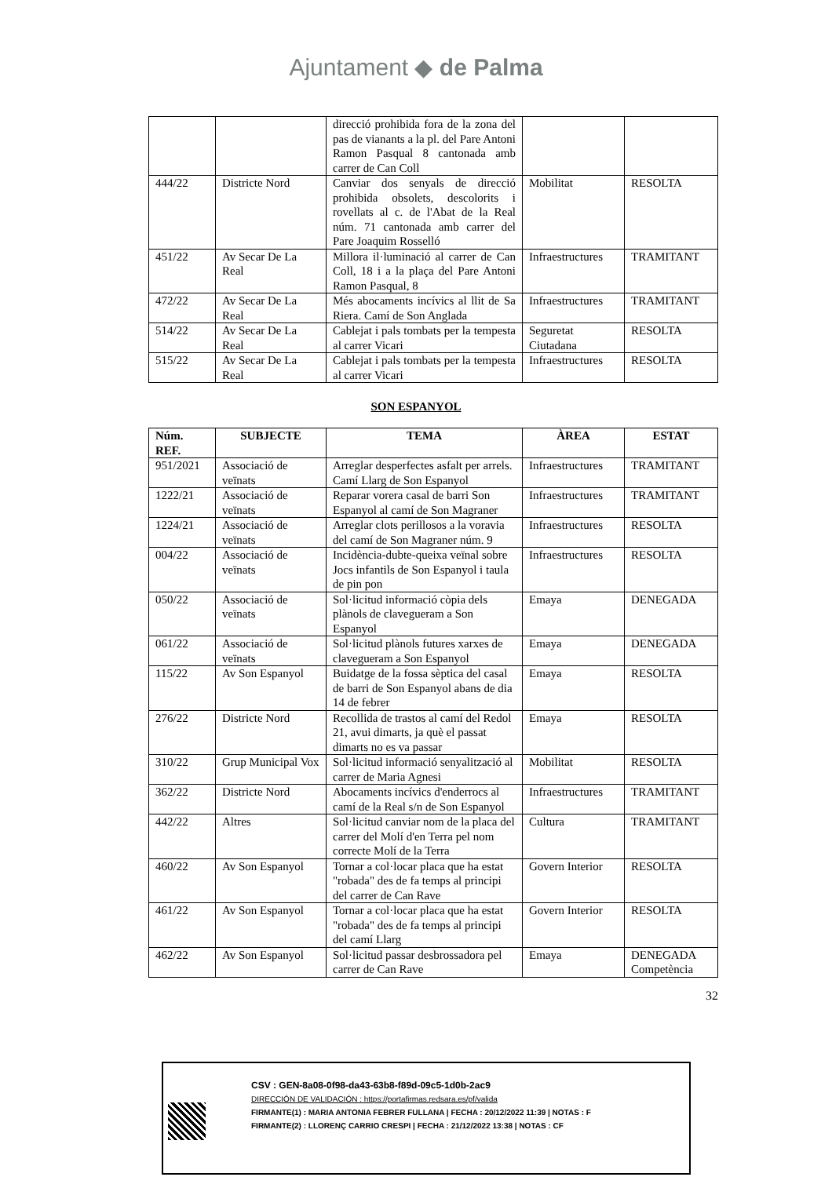Ajuntament ◆ de Palma
| | | direcció prohibida fora de la zona del pas de vianants a la pl. del Pare Antoni Ramon Pasqual 8 cantonada amb carrer de Can Coll | | |
| 444/22 | Districte Nord | Canviar dos senyals de direcció prohibida obsolets, descolorits i rovellats al c. de l'Abat de la Real núm. 71 cantonada amb carrer del Pare Joaquim Rosselló | Mobilitat | RESOLTA |
| 451/22 | Av Secar De La Real | Millora il·luminació al carrer de Can Coll, 18 i a la plaça del Pare Antoni Ramon Pasqual, 8 | Infraestructures | TRAMITANT |
| 472/22 | Av Secar De La Real | Més abocaments incívics al llit de Sa Riera. Camí de Son Anglada | Infraestructures | TRAMITANT |
| 514/22 | Av Secar De La Real | Cablejat i pals tombats per la tempesta al carrer Vicari | Seguretat Ciutadana | RESOLTA |
| 515/22 | Av Secar De La Real | Cablejat i pals tombats per la tempesta al carrer Vicari | Infraestructures | RESOLTA |
SON ESPANYOL
| Núm. REF. | SUBJECTE | TEMA | ÀREA | ESTAT |
| --- | --- | --- | --- | --- |
| 951/2021 | Associació de veïnats | Arreglar desperfectes asfalt per arrels. Camí Llarg de Son Espanyol | Infraestructures | TRAMITANT |
| 1222/21 | Associació de veïnats | Reparar vorera casal de barri Son Espanyol al camí de Son Magraner | Infraestructures | TRAMITANT |
| 1224/21 | Associació de veïnats | Arreglar clots perillosos a la voravia del camí de Son Magraner núm. 9 | Infraestructures | RESOLTA |
| 004/22 | Associació de veïnats | Incidència-dubte-queixa veïnal sobre Jocs infantils de Son Espanyol i taula de pin pon | Infraestructures | RESOLTA |
| 050/22 | Associació de veïnats | Sol·licitud informació còpia dels plànols de clavegueram a Son Espanyol | Emaya | DENEGADA |
| 061/22 | Associació de veïnats | Sol·licitud plànols futures xarxes de clavegueram a Son Espanyol | Emaya | DENEGADA |
| 115/22 | Av Son Espanyol | Buidatge de la fossa sèptica del casal de barri de Son Espanyol abans de dia 14 de febrer | Emaya | RESOLTA |
| 276/22 | Districte Nord | Recollida de trastos al camí del Redol 21, avui dimarts, ja què el passat dimarts no es va passar | Emaya | RESOLTA |
| 310/22 | Grup Municipal Vox | Sol·licitud informació senyalització al carrer de Maria Agnesi | Mobilitat | RESOLTA |
| 362/22 | Districte Nord | Abocaments incívics d'enderrocs al camí de la Real s/n de Son Espanyol | Infraestructures | TRAMITANT |
| 442/22 | Altres | Sol·licitud canviar nom de la placa del carrer del Molí d'en Terra pel nom correcte Molí de la Terra | Cultura | TRAMITANT |
| 460/22 | Av Son Espanyol | Tornar a col·locar placa que ha estat "robada" des de fa temps al principi del carrer de Can Rave | Govern Interior | RESOLTA |
| 461/22 | Av Son Espanyol | Tornar a col·locar placa que ha estat "robada" des de fa temps al principi del camí Llarg | Govern Interior | RESOLTA |
| 462/22 | Av Son Espanyol | Sol·licitud passar desbrossadora pel carrer de Can Rave | Emaya | DENEGADA Competència |
32
CSV : GEN-8a08-0f98-da43-63b8-f89d-09c5-1d0b-2ac9
DIRECCIÓN DE VALIDACIÓN : https://portafirmas.redsara.es/pf/valida
FIRMANTE(1) : MARIA ANTONIA FEBRER FULLANA | FECHA : 20/12/2022 11:39 | NOTAS : F
FIRMANTE(2) : LLORENÇ CARRIO CRESPI | FECHA : 21/12/2022 13:38 | NOTAS : CF